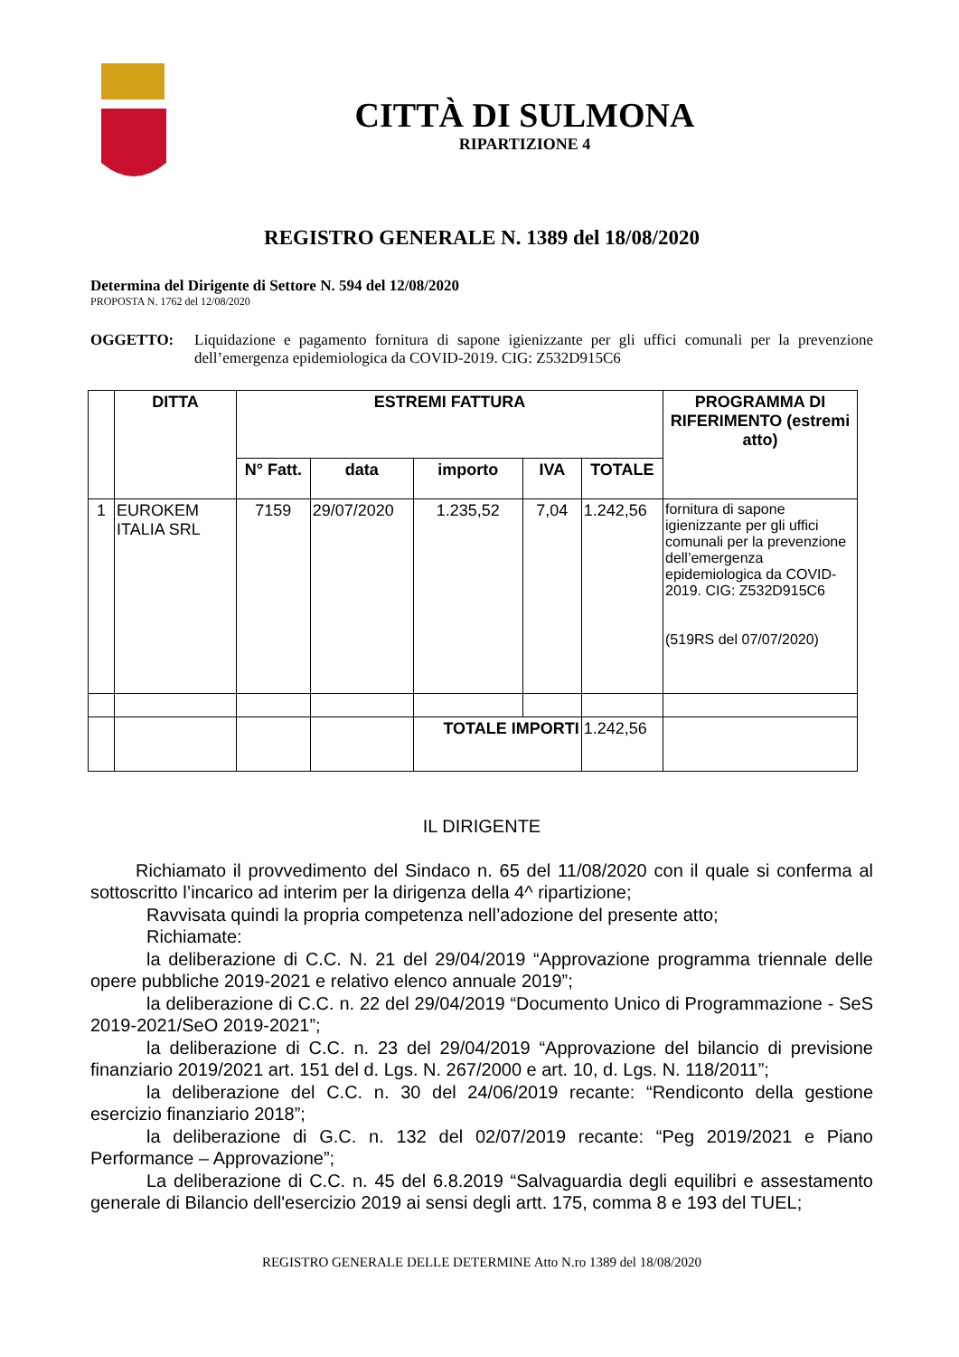CITTÀ DI SULMONA
RIPARTIZIONE 4
REGISTRO GENERALE N. 1389 del 18/08/2020
Determina del Dirigente di Settore N. 594 del 12/08/2020
PROPOSTA N. 1762 del 12/08/2020
OGGETTO: Liquidazione e pagamento fornitura di sapone igienizzante per gli uffici comunali per la prevenzione dell’emergenza epidemiologica da COVID-2019. CIG: Z532D915C6
| | DITTA | ESTREMI FATTURA | | | | | PROGRAMMA DI RIFERIMENTO (estremi atto) |
| --- | --- | --- | --- | --- | --- | --- | --- |
| | | N° Fatt. | data | importo | IVA | TOTALE | |
| 1 | EUROKEM ITALIA SRL | 7159 | 29/07/2020 | 1.235,52 | 7,04 | 1.242,56 | fornitura di sapone igienizzante per gli uffici comunali per la prevenzione dell’emergenza epidemiologica da COVID-2019. CIG: Z532D915C6 (519RS del 07/07/2020) |
| | | | | TOTALE IMPORTI | | 1.242,56 | |
IL DIRIGENTE
Richiamato il provvedimento del Sindaco n. 65 del 11/08/2020 con il quale si conferma al sottoscritto l’incarico ad interim per la dirigenza della 4^ ripartizione;
Ravvisata quindi la propria competenza nell’adozione del presente atto;
Richiamate:
la deliberazione di C.C. N. 21 del 29/04/2019 “Approvazione programma triennale delle opere pubbliche 2019-2021 e relativo elenco annuale 2019”;
la deliberazione di C.C. n. 22 del 29/04/2019 “Documento Unico di Programmazione - SeS 2019-2021/SeO 2019-2021”;
la deliberazione di C.C. n. 23 del 29/04/2019 “Approvazione del bilancio di previsione finanziario 2019/2021 art. 151 del d. Lgs. N. 267/2000 e art. 10, d. Lgs. N. 118/2011”;
la deliberazione del C.C. n. 30 del 24/06/2019 recante: “Rendiconto della gestione esercizio finanziario 2018”;
la deliberazione di G.C. n. 132 del 02/07/2019 recante: “Peg 2019/2021 e Piano Performance – Approvazione”;
La deliberazione di C.C. n. 45 del 6.8.2019 “Salvaguardia degli equilibri e assestamento generale di Bilancio dell'esercizio 2019 ai sensi degli artt. 175, comma 8 e 193 del TUEL;
REGISTRO GENERALE DELLE DETERMINE Atto N.ro 1389 del 18/08/2020